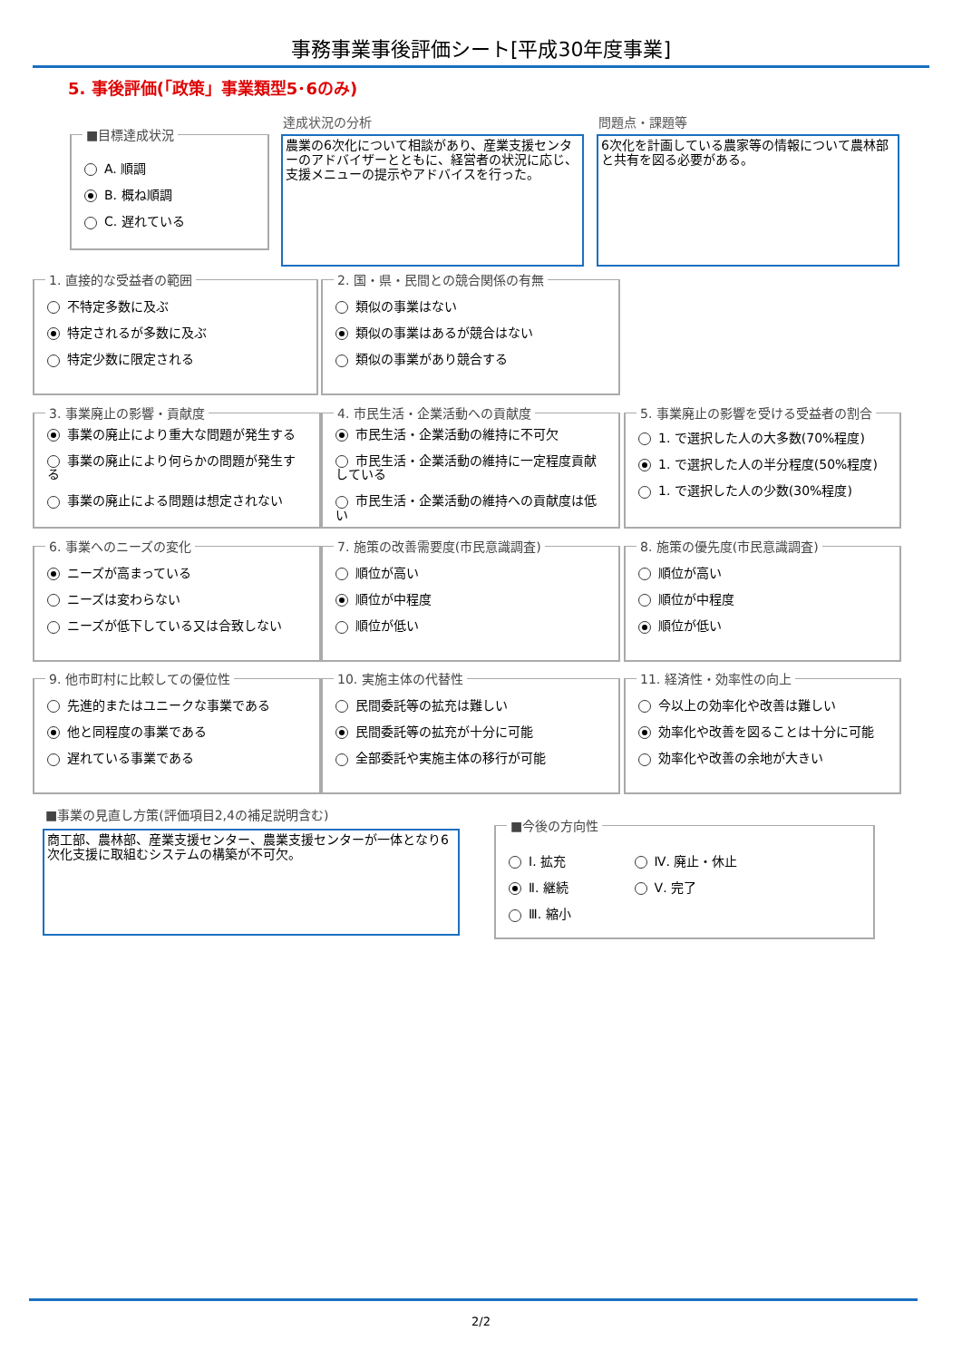事務事業事後評価シート[平成30年度事業]
5. 事後評価(「政策」事業類型5･6のみ)
■目標達成状況
A. 順調
B. 概ね順調
C. 遅れている
達成状況の分析
農業の6次化について相談があり、産業支援センターのアドバイザーとともに、経営者の状況に応じ、支援メニューの提示やアドバイスを行った。
問題点・課題等
6次化を計画している農家等の情報について農林部と共有を図る必要がある。
1. 直接的な受益者の範囲
不特定多数に及ぶ
特定されるが多数に及ぶ
特定少数に限定される
2. 国・県・民間との競合関係の有無
類似の事業はない
類似の事業はあるが競合はない
類似の事業があり競合する
3. 事業廃止の影響・貢献度
事業の廃止により重大な問題が発生する
事業の廃止により何らかの問題が発生する
事業の廃止による問題は想定されない
4. 市民生活・企業活動への貢献度
市民生活・企業活動の維持に不可欠
市民生活・企業活動の維持に一定程度貢献している
市民生活・企業活動の維持への貢献度は低い
5. 事業廃止の影響を受ける受益者の割合
1. で選択した人の大多数(70%程度)
1. で選択した人の半分程度(50%程度)
1. で選択した人の少数(30%程度)
6. 事業へのニーズの変化
ニーズが高まっている
ニーズは変わらない
ニーズが低下している又は合致しない
7. 施策の改善需要度(市民意識調査)
順位が高い
順位が中程度
順位が低い
8. 施策の優先度(市民意識調査)
順位が高い
順位が中程度
順位が低い
9. 他市町村に比較しての優位性
先進的またはユニークな事業である
他と同程度の事業である
遅れている事業である
10. 実施主体の代替性
民間委託等の拡充は難しい
民間委託等の拡充が十分に可能
全部委託や実施主体の移行が可能
11. 経済性・効率性の向上
今以上の効率化や改善は難しい
効率化や改善を図ることは十分に可能
効率化や改善の余地が大きい
■事業の見直し方策(評価項目2,4の補足説明含む)
商工部、農林部、産業支援センター、農業支援センターが一体となり6次化支援に取組むシステムの構築が不可欠。
■今後の方向性
Ⅰ. 拡充
Ⅱ. 継続
Ⅲ. 縮小
Ⅳ. 廃止・休止
Ⅴ. 完了
2/2